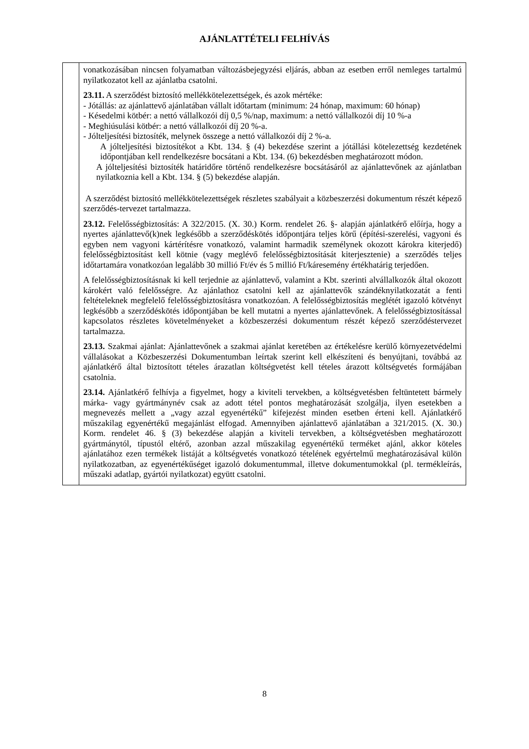AJÁNLATTÉTELI FELHÍVÁS
| | vonatkozásában nincsen folyamatban változásbejegyzési eljárás, abban az esetben erről nemleges tartalmú nyilatkozatot kell az ajánlatba csatolni. 23.11. A szerződést biztosító mellékkötelezettségek, és azok mértéke: - Jótállás: az ajánlattevő ajánlatában vállalt időtartam (minimum: 24 hónap, maximum: 60 hónap) - Késedelmi kötbér: a nettó vállalkozói díj 0,5 %/nap, maximum: a nettó vállalkozói díj 10 %-a - Meghiúsulási kötbér: a nettó vállalkozói díj 20 %-a. - Jólteljesítési biztosíték, melynek összege a nettó vállalkozói díj 2 %-a. A jólteljesítési biztosítékot a Kbt. 134. § (4) bekezdése szerint a jótállási kötelezettség kezdetének időpontjában kell rendelkezésre bocsátani a Kbt. 134. (6) bekezdésben meghatározott módon. A jólteljesítési biztosíték határidőre történő rendelkezésre bocsátásáról az ajánlattevőnek az ajánlatban nyilatkoznia kell a Kbt. 134. § (5) bekezdése alapján. A szerződést biztosító mellékkötelezettségek részletes szabályait a közbeszerzési dokumentum részét képező szerződés-tervezet tartalmazza. 23.12. Felelősségbiztosítás: A 322/2015. (X. 30.) Korm. rendelet 26. §- alapján ajánlatkérő előírja, hogy a nyertes ajánlattevő(k)nek legkésőbb a szerződéskötés időpontjára teljes körű (építési-szerelési, vagyoni és egyben nem vagyoni kártérítésre vonatkozó, valamint harmadik személynek okozott károkra kiterjedő) felelősségbiztosítást kell kötnie (vagy meglévő felelősségbiztosítását kiterjesztenie) a szerződés teljes időtartamára vonatkozóan legalább 30 millió Ft/év és 5 millió Ft/káresemény értékhatárig terjedően. A felelősségbiztosításnak ki kell terjednie az ajánlattevő, valamint a Kbt. szerinti alvállalkozók által okozott károkért való felelősségre. Az ajánlathoz csatolni kell az ajánlattevők szándéknyilatkozatát a fenti feltételeknek megfelelő felelősségbiztosításra vonatkozóan. A felelősségbiztosítás meglétét igazoló kötvényt legkésőbb a szerződéskötés időpontjában be kell mutatni a nyertes ajánlattevőnek. A felelősségbiztosítással kapcsolatos részletes követelményeket a közbeszerzési dokumentum részét képező szerződéstervezet tartalmazza. 23.13. Szakmai ajánlat: Ajánlattevőnek a szakmai ajánlat keretében az értékelésre kerülő környezetvédelmi vállalásokat a Közbeszerzési Dokumentumban leírtak szerint kell elkészíteni és benyújtani, továbbá az ajánlatkérő által biztosított tételes árazatlan költségvetést kell tételes árazott költségvetés formájában csatolnia. 23.14. Ajánlatkérő felhívja a figyelmet, hogy a kiviteli tervekben, a költségvetésben feltüntetett bármely márka- vagy gyártmánynév csak az adott tétel pontos meghatározását szolgálja, ilyen esetekben a megnevezés mellett a „vagy azzal egyenértékű” kifejezést minden esetben érteni kell. Ajánlatkérő műszakilag egyenértékű megajánlást elfogad. Amennyiben ajánlattevő ajánlatában a 321/2015. (X. 30.) Korm. rendelet 46. § (3) bekezdése alapján a kiviteli tervekben, a költségvetésben meghatározott gyártmánytól, típustól eltérő, azonban azzal műszakilag egyenértékű terméket ajánl, akkor köteles ajánlatához ezen termékek listáját a költségvetés vonatkozó tételének egyértelmű meghatározásával külön nyilatkozatban, az egyenértékűséget igazoló dokumentummal, illetve dokumentumokkal (pl. termékleírás, műszaki adatlap, gyártói nyilatkozat) együtt csatolni. |
8